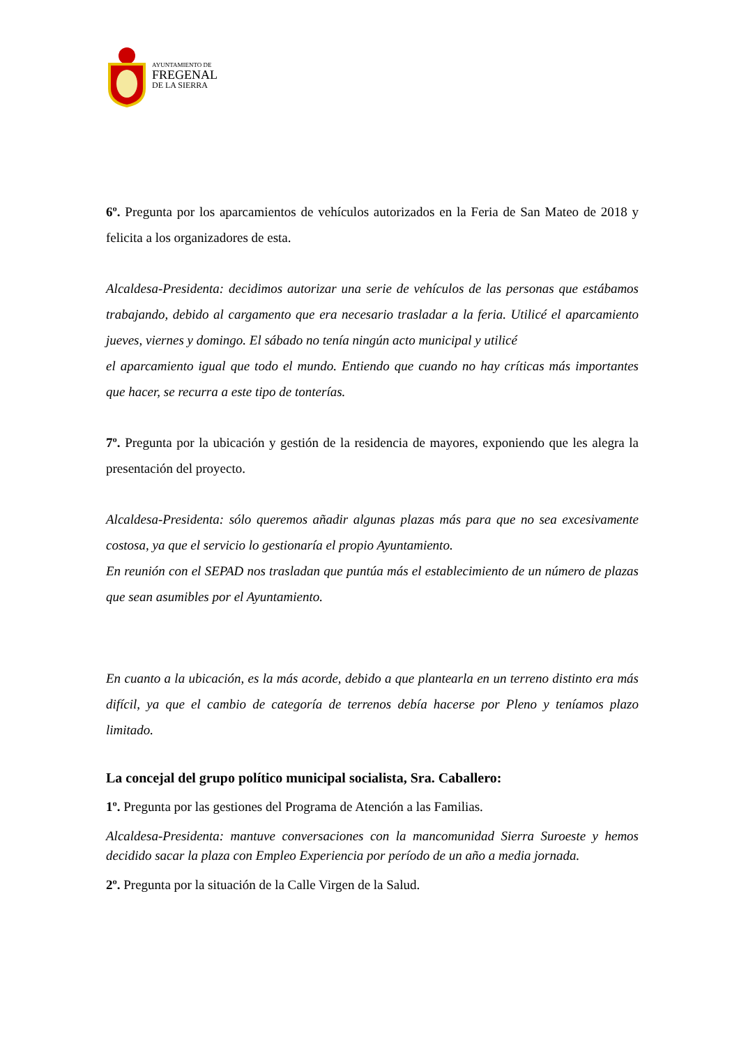AYUNTAMIENTO DE
FREGENAL
DE LA SIERRA
6º. Pregunta por los aparcamientos de vehículos autorizados en la Feria de San Mateo de 2018 y felicita a los organizadores de esta.
Alcaldesa-Presidenta: decidimos autorizar una serie de vehículos de las personas que estábamos trabajando, debido al cargamento que era necesario trasladar a la feria. Utilicé el aparcamiento jueves, viernes y domingo. El sábado no tenía ningún acto municipal y utilicé
el aparcamiento igual que todo el mundo. Entiendo que cuando no hay críticas más importantes que hacer, se recurra a este tipo de tonterías.
7º. Pregunta por la ubicación y gestión de la residencia de mayores, exponiendo que les alegra la presentación del proyecto.
Alcaldesa-Presidenta: sólo queremos añadir algunas plazas más para que no sea excesivamente costosa, ya que el servicio lo gestionaría el propio Ayuntamiento.
En reunión con el SEPAD nos trasladan que puntúa más el establecimiento de un número de plazas que sean asumibles por el Ayuntamiento.
En cuanto a la ubicación, es la más acorde, debido a que plantearla en un terreno distinto era más difícil, ya que el cambio de categoría de terrenos debía hacerse por Pleno y teníamos plazo limitado.
La concejal del grupo político municipal socialista, Sra. Caballero:
1º. Pregunta por las gestiones del Programa de Atención a las Familias.
Alcaldesa-Presidenta: mantuve conversaciones con la mancomunidad Sierra Suroeste y hemos decidido sacar la plaza con Empleo Experiencia por período de un año a media jornada.
2º. Pregunta por la situación de la Calle Virgen de la Salud.